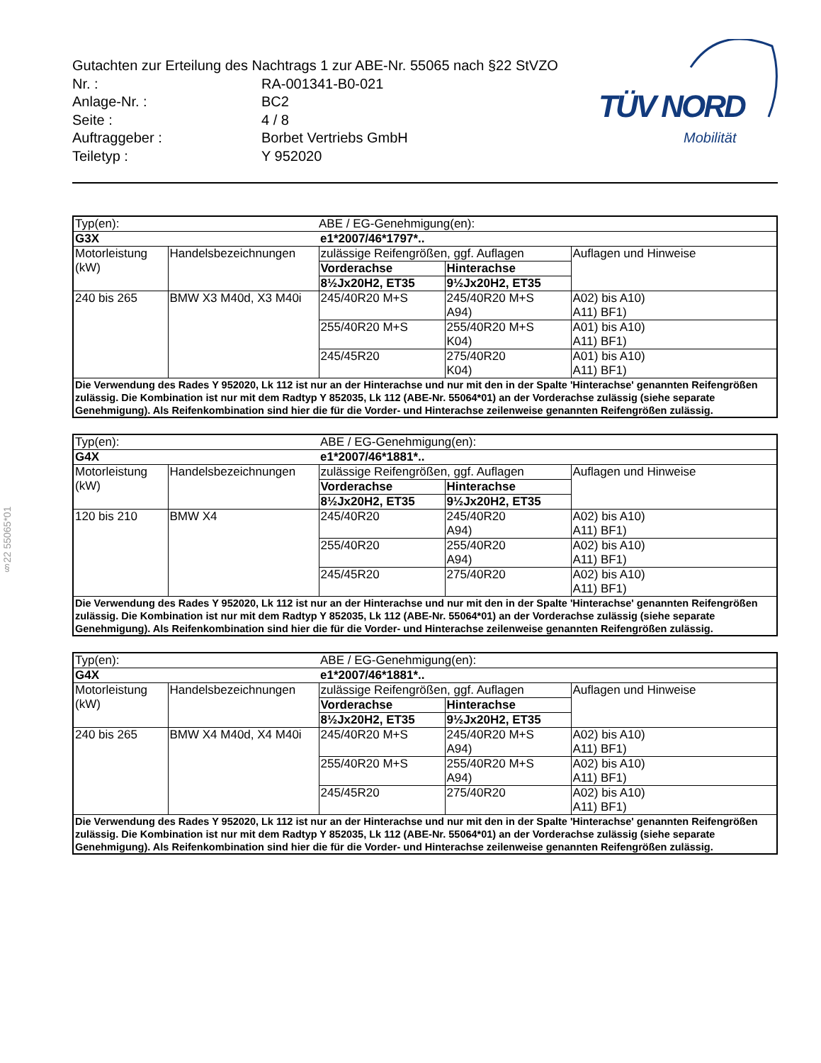Gutachten zur Erteilung des Nachtrags 1 zur ABE-Nr. 55065 nach §22 StVZO
| Nr. : | RA-001341-B0-021 |
| Anlage-Nr. : | BC2 |
| Seite : | 4 / 8 |
| Auftraggeber : | Borbet Vertriebs GmbH |
| Teiletyp : | Y 952020 |
TÜV NORD
Mobilität
§22 55065*01
| Typ(en): | | ABE / EG-Genehmigung(en): | | |
| G3X | | e1*2007/46*1797*.. | | |
| Motorleistung (kW) | Handelsbezeichnungen | zulässige Reifengrößen, ggf. Auflagen | | Auflagen und Hinweise |
| | | Vorderachse | Hinterachse | |
| | | 8½Jx20H2, ET35 | 9½Jx20H2, ET35 | |
| 240 bis 265 | BMW X3 M40d, X3 M40i | 245/40R20 M+S | 245/40R20 M+S A94) | A02) bis A10) A11) BF1) |
| | | 255/40R20 M+S | 255/40R20 M+S K04) | A01) bis A10) A11) BF1) |
| | | 245/45R20 | 275/40R20 K04) | A01) bis A10) A11) BF1) |
| Die Verwendung des Rades Y 952020, Lk 112 ist nur an der Hinterachse und nur mit den in der Spalte 'Hinterachse' genannten Reifengrößen zulässig. Die Kombination ist nur mit dem Radtyp Y 852035, Lk 112 (ABE-Nr. 55064*01) an der Vorderachse zulässig (siehe separate Genehmigung). Als Reifenkombination sind hier die für die Vorder- und Hinterachse zeilenweise genannten Reifengrößen zulässig. | | | | |
| Typ(en): | | ABE / EG-Genehmigung(en): | | |
| G4X | | e1*2007/46*1881*.. | | |
| Motorleistung (kW) | Handelsbezeichnungen | zulässige Reifengrößen, ggf. Auflagen | | Auflagen und Hinweise |
| | | Vorderachse | Hinterachse | |
| | | 8½Jx20H2, ET35 | 9½Jx20H2, ET35 | |
| 120 bis 210 | BMW X4 | 245/40R20 | 245/40R20 A94) | A02) bis A10) A11) BF1) |
| | | 255/40R20 | 255/40R20 A94) | A02) bis A10) A11) BF1) |
| | | 245/45R20 | 275/40R20 | A02) bis A10) A11) BF1) |
| Die Verwendung des Rades Y 952020, Lk 112 ist nur an der Hinterachse und nur mit den in der Spalte 'Hinterachse' genannten Reifengrößen zulässig. Die Kombination ist nur mit dem Radtyp Y 852035, Lk 112 (ABE-Nr. 55064*01) an der Vorderachse zulässig (siehe separate Genehmigung). Als Reifenkombination sind hier die für die Vorder- und Hinterachse zeilenweise genannten Reifengrößen zulässig. | | | | |
| Typ(en): | | ABE / EG-Genehmigung(en): | | |
| G4X | | e1*2007/46*1881*.. | | |
| Motorleistung (kW) | Handelsbezeichnungen | zulässige Reifengrößen, ggf. Auflagen | | Auflagen und Hinweise |
| | | Vorderachse | Hinterachse | |
| | | 8½Jx20H2, ET35 | 9½Jx20H2, ET35 | |
| 240 bis 265 | BMW X4 M40d, X4 M40i | 245/40R20 M+S | 245/40R20 M+S A94) | A02) bis A10) A11) BF1) |
| | | 255/40R20 M+S | 255/40R20 M+S A94) | A02) bis A10) A11) BF1) |
| | | 245/45R20 | 275/40R20 | A02) bis A10) A11) BF1) |
| Die Verwendung des Rades Y 952020, Lk 112 ist nur an der Hinterachse und nur mit den in der Spalte 'Hinterachse' genannten Reifengrößen zulässig. Die Kombination ist nur mit dem Radtyp Y 852035, Lk 112 (ABE-Nr. 55064*01) an der Vorderachse zulässig (siehe separate Genehmigung). Als Reifenkombination sind hier die für die Vorder- und Hinterachse zeilenweise genannten Reifengrößen zulässig. | | | | |